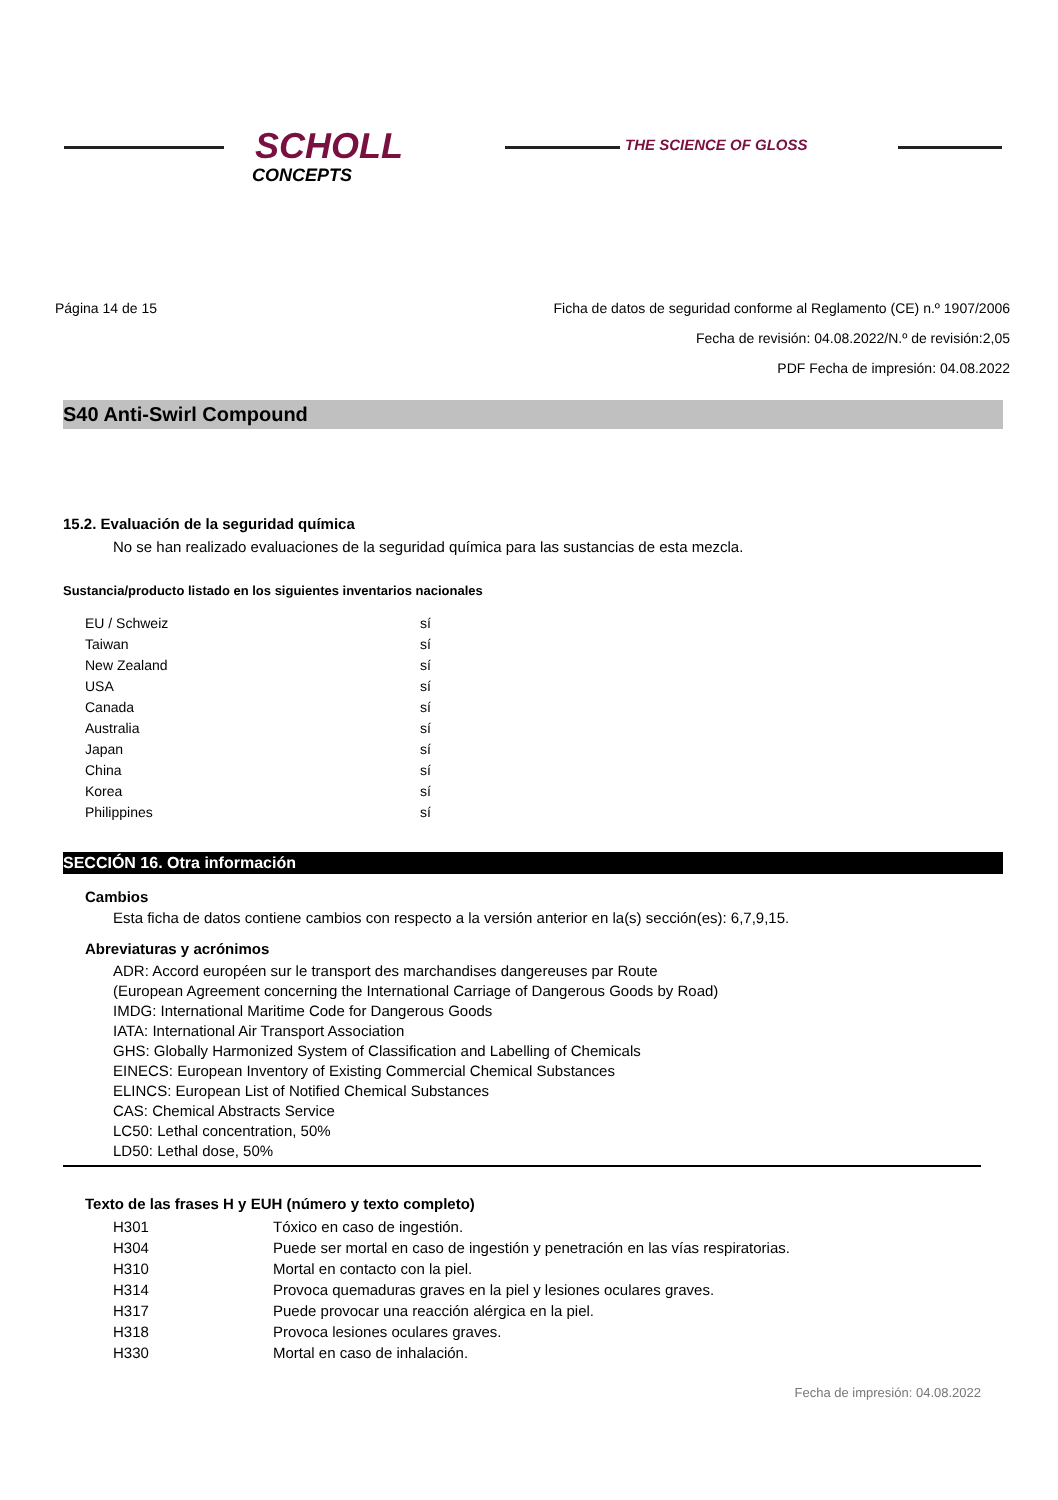SCHOLL
CONCEPTS
THE SCIENCE OF GLOSS
Página 14 de 15 Ficha de datos de seguridad conforme al Reglamento (CE) n.º 1907/2006
Fecha de revisión: 04.08.2022/N.º de revisión:2,05
PDF Fecha de impresión: 04.08.2022
S40 Anti-Swirl Compound
15.2. Evaluación de la seguridad química
No se han realizado evaluaciones de la seguridad química para las sustancias de esta mezcla.
Sustancia/producto listado en los siguientes inventarios nacionales
| EU / Schweiz | sí |
| Taiwan | sí |
| New Zealand | sí |
| USA | sí |
| Canada | sí |
| Australia | sí |
| Japan | sí |
| China | sí |
| Korea | sí |
| Philippines | sí |
SECCIÓN 16. Otra información
Cambios
Esta ficha de datos contiene cambios con respecto a la versión anterior en la(s) sección(es): 6,7,9,15.
Abreviaturas y acrónimos
ADR: Accord européen sur le transport des marchandises dangereuses par Route
(European Agreement concerning the International Carriage of Dangerous Goods by Road)
IMDG: International Maritime Code for Dangerous Goods
IATA: International Air Transport Association
GHS: Globally Harmonized System of Classification and Labelling of Chemicals
EINECS: European Inventory of Existing Commercial Chemical Substances
ELINCS: European List of Notified Chemical Substances
CAS: Chemical Abstracts Service
LC50: Lethal concentration, 50%
LD50: Lethal dose, 50%
Texto de las frases H y EUH (número y texto completo)
| H301 | Tóxico en caso de ingestión. |
| H304 | Puede ser mortal en caso de ingestión y penetración en las vías respiratorias. |
| H310 | Mortal en contacto con la piel. |
| H314 | Provoca quemaduras graves en la piel y lesiones oculares graves. |
| H317 | Puede provocar una reacción alérgica en la piel. |
| H318 | Provoca lesiones oculares graves. |
| H330 | Mortal en caso de inhalación. |
Fecha de impresión: 04.08.2022